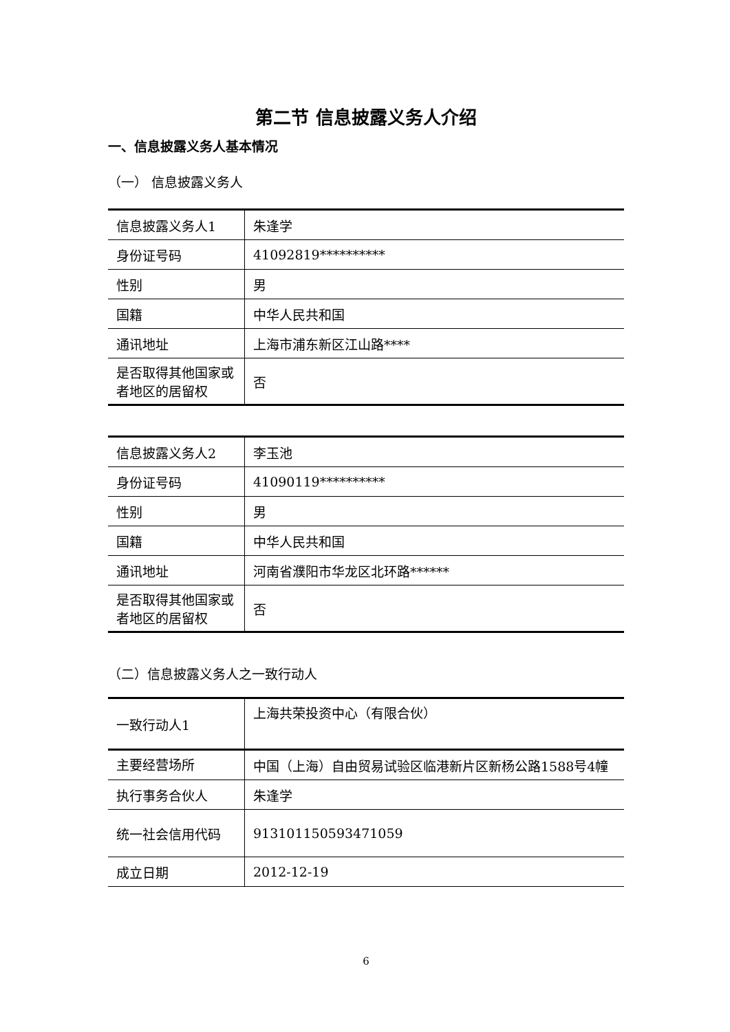第二节 信息披露义务人介绍
一、信息披露义务人基本情况
（一） 信息披露义务人
| 信息披露义务人1 | 朱逢学 |
| 身份证号码 | 41092819********** |
| 性别 | 男 |
| 国籍 | 中华人民共和国 |
| 通讯地址 | 上海市浦东新区江山路**** |
| 是否取得其他国家或者地区的居留权 | 否 |
| 信息披露义务人2 | 李玉池 |
| 身份证号码 | 41090119********** |
| 性别 | 男 |
| 国籍 | 中华人民共和国 |
| 通讯地址 | 河南省濮阳市华龙区北环路****** |
| 是否取得其他国家或者地区的居留权 | 否 |
（二）信息披露义务人之一致行动人
| 一致行动人1 | 上海共荣投资中心（有限合伙） |
| 主要经营场所 | 中国（上海）自由贸易试验区临港新片区新杨公路1588号4幢 |
| 执行事务合伙人 | 朱逢学 |
| 统一社会信用代码 | 91310115059347105​9 |
| 成立日期 | 2012-12-19 |
6